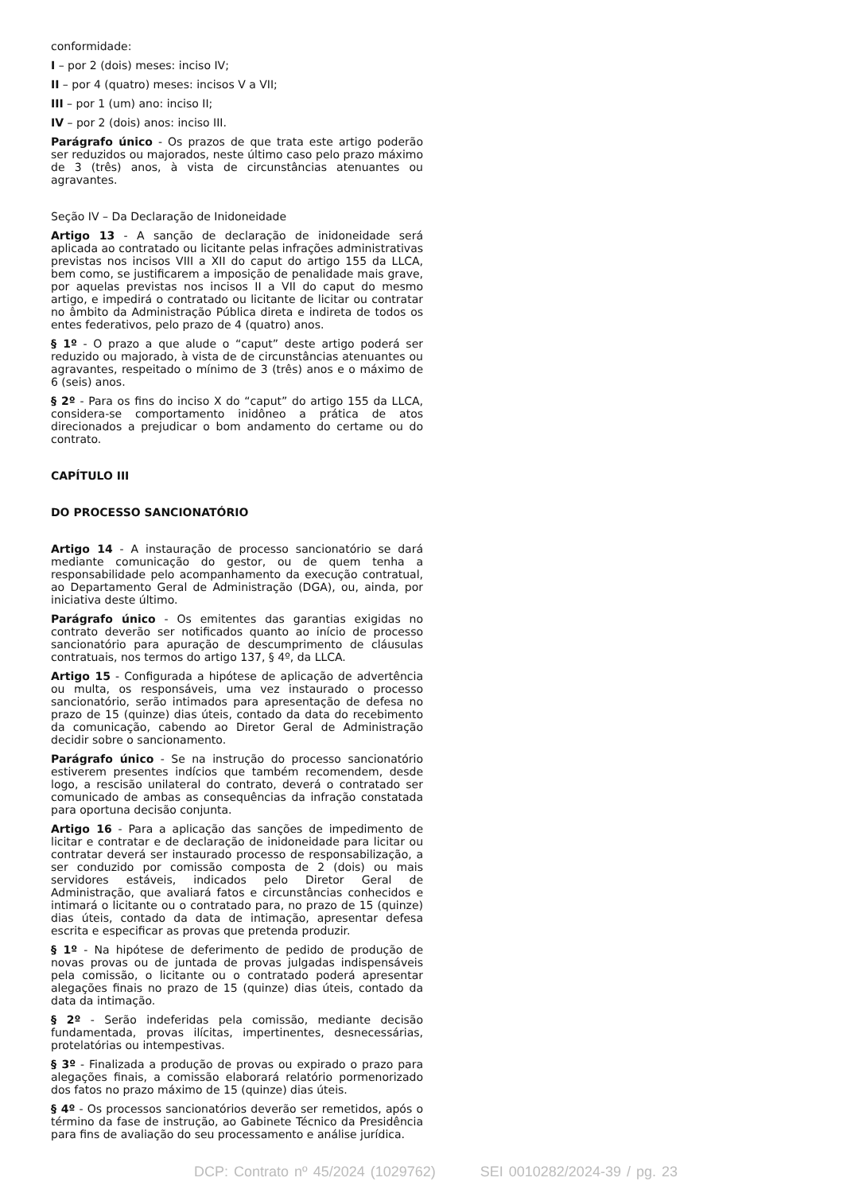conformidade:
I – por 2 (dois) meses: inciso IV;
II – por 4 (quatro) meses: incisos V a VII;
III – por 1 (um) ano: inciso II;
IV – por 2 (dois) anos: inciso III.
Parágrafo único - Os prazos de que trata este artigo poderão ser reduzidos ou majorados, neste último caso pelo prazo máximo de 3 (três) anos, à vista de circunstâncias atenuantes ou agravantes.
Seção IV – Da Declaração de Inidoneidade
Artigo 13 - A sanção de declaração de inidoneidade será aplicada ao contratado ou licitante pelas infrações administrativas previstas nos incisos VIII a XII do caput do artigo 155 da LLCA, bem como, se justificarem a imposição de penalidade mais grave, por aquelas previstas nos incisos II a VII do caput do mesmo artigo, e impedirá o contratado ou licitante de licitar ou contratar no âmbito da Administração Pública direta e indireta de todos os entes federativos, pelo prazo de 4 (quatro) anos.
§ 1º - O prazo a que alude o “caput” deste artigo poderá ser reduzido ou majorado, à vista de de circunstâncias atenuantes ou agravantes, respeitado o mínimo de 3 (três) anos e o máximo de 6 (seis) anos.
§ 2º - Para os fins do inciso X do “caput” do artigo 155 da LLCA, considera-se comportamento inidôneo a prática de atos direcionados a prejudicar o bom andamento do certame ou do contrato.
CAPÍTULO III
DO PROCESSO SANCIONATÓRIO
Artigo 14 - A instauração de processo sancionatório se dará mediante comunicação do gestor, ou de quem tenha a responsabilidade pelo acompanhamento da execução contratual, ao Departamento Geral de Administração (DGA), ou, ainda, por iniciativa deste último.
Parágrafo único - Os emitentes das garantias exigidas no contrato deverão ser notificados quanto ao início de processo sancionatório para apuração de descumprimento de cláusulas contratuais, nos termos do artigo 137, § 4º, da LLCA.
Artigo 15 - Configurada a hipótese de aplicação de advertência ou multa, os responsáveis, uma vez instaurado o processo sancionatório, serão intimados para apresentação de defesa no prazo de 15 (quinze) dias úteis, contado da data do recebimento da comunicação, cabendo ao Diretor Geral de Administração decidir sobre o sancionamento.
Parágrafo único - Se na instrução do processo sancionatório estiverem presentes indícios que também recomendem, desde logo, a rescisão unilateral do contrato, deverá o contratado ser comunicado de ambas as consequências da infração constatada para oportuna decisão conjunta.
Artigo 16 - Para a aplicação das sanções de impedimento de licitar e contratar e de declaração de inidoneidade para licitar ou contratar deverá ser instaurado processo de responsabilização, a ser conduzido por comissão composta de 2 (dois) ou mais servidores estáveis, indicados pelo Diretor Geral de Administração, que avaliará fatos e circunstâncias conhecidos e intimará o licitante ou o contratado para, no prazo de 15 (quinze) dias úteis, contado da data de intimação, apresentar defesa escrita e especificar as provas que pretenda produzir.
§ 1º - Na hipótese de deferimento de pedido de produção de novas provas ou de juntada de provas julgadas indispensáveis pela comissão, o licitante ou o contratado poderá apresentar alegações finais no prazo de 15 (quinze) dias úteis, contado da data da intimação.
§ 2º - Serão indeferidas pela comissão, mediante decisão fundamentada, provas ilícitas, impertinentes, desnecessárias, protelatórias ou intempestivas.
§ 3º - Finalizada a produção de provas ou expirado o prazo para alegações finais, a comissão elaborará relatório pormenorizado dos fatos no prazo máximo de 15 (quinze) dias úteis.
§ 4º - Os processos sancionatórios deverão ser remetidos, após o término da fase de instrução, ao Gabinete Técnico da Presidência para fins de avaliação do seu processamento e análise jurídica.
DCP: Contrato nº 45/2024 (1029762) SEI 0010282/2024-39 / pg. 23